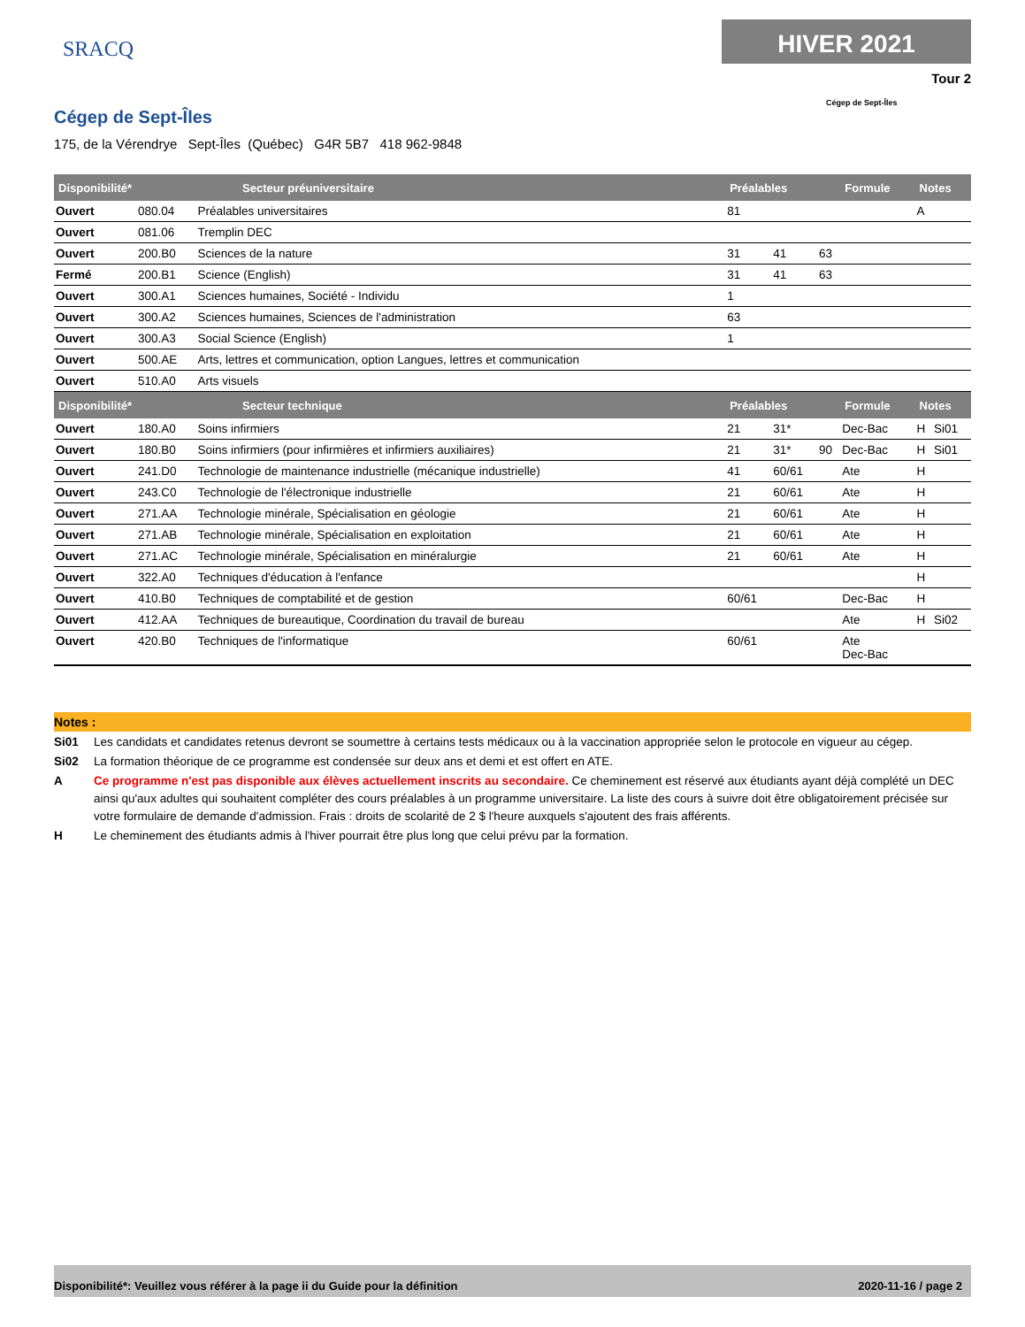SRACQ
HIVER 2021
Tour 2
Cégep de Sept-Îles
Cégep de Sept-Îles
175, de la Vérendrye Sept-Îles (Québec) G4R 5B7 418 962-9848
| Disponibilité* | Secteur préuniversitaire | | Préalables | | | Formule | Notes | |
| --- | --- | --- | --- | --- | --- | --- | --- | --- |
| Ouvert | 080.04 | Préalables universitaires | 81 | | | | A | |
| Ouvert | 081.06 | Tremplin DEC | | | | | | |
| Ouvert | 200.B0 | Sciences de la nature | 31 | 41 | 63 | | | |
| Fermé | 200.B1 | Science (English) | 31 | 41 | 63 | | | |
| Ouvert | 300.A1 | Sciences humaines, Société - Individu | 1 | | | | | |
| Ouvert | 300.A2 | Sciences humaines, Sciences de l'administration | 63 | | | | | |
| Ouvert | 300.A3 | Social Science (English) | 1 | | | | | |
| Ouvert | 500.AE | Arts, lettres et communication, option Langues, lettres et communication | | | | | | |
| Ouvert | 510.A0 | Arts visuels | | | | | | |
| Disponibilité* | Secteur technique | | Préalables | | | Formule | Notes | |
| Ouvert | 180.A0 | Soins infirmiers | 21 | 31* | | Dec-Bac | H | Si01 |
| Ouvert | 180.B0 | Soins infirmiers (pour infirmières et infirmiers auxiliaires) | 21 | 31* | 90 | Dec-Bac | H | Si01 |
| Ouvert | 241.D0 | Technologie de maintenance industrielle (mécanique industrielle) | 41 | 60/61 | | Ate | H | |
| Ouvert | 243.C0 | Technologie de l'électronique industrielle | 21 | 60/61 | | Ate | H | |
| Ouvert | 271.AA | Technologie minérale, Spécialisation en géologie | 21 | 60/61 | | Ate | H | |
| Ouvert | 271.AB | Technologie minérale, Spécialisation en exploitation | 21 | 60/61 | | Ate | H | |
| Ouvert | 271.AC | Technologie minérale, Spécialisation en minéralurgie | 21 | 60/61 | | Ate | H | |
| Ouvert | 322.A0 | Techniques d'éducation à l'enfance | | | | | H | |
| Ouvert | 410.B0 | Techniques de comptabilité et de gestion | 60/61 | | | Dec-Bac | H | |
| Ouvert | 412.AA | Techniques de bureautique, Coordination du travail de bureau | | | | Ate | H | Si02 |
| Ouvert | 420.B0 | Techniques de l'informatique | 60/61 | | | Ate Dec-Bac | | |
Notes :
Si01 Les candidats et candidates retenus devront se soumettre à certains tests médicaux ou à la vaccination appropriée selon le protocole en vigueur au cégep.
Si02 La formation théorique de ce programme est condensée sur deux ans et demi et est offert en ATE.
A Ce programme n'est pas disponible aux élèves actuellement inscrits au secondaire. Ce cheminement est réservé aux étudiants ayant déjà complété un DEC ainsi qu'aux adultes qui souhaitent compléter des cours préalables à un programme universitaire. La liste des cours à suivre doit être obligatoirement précisée sur votre formulaire de demande d'admission. Frais : droits de scolarité de 2 $ l'heure auxquels s'ajoutent des frais afférents.
H Le cheminement des étudiants admis à l'hiver pourrait être plus long que celui prévu par la formation.
Disponibilité*: Veuillez vous référer à la page ii du Guide pour la définition 2020-11-16 / page 2